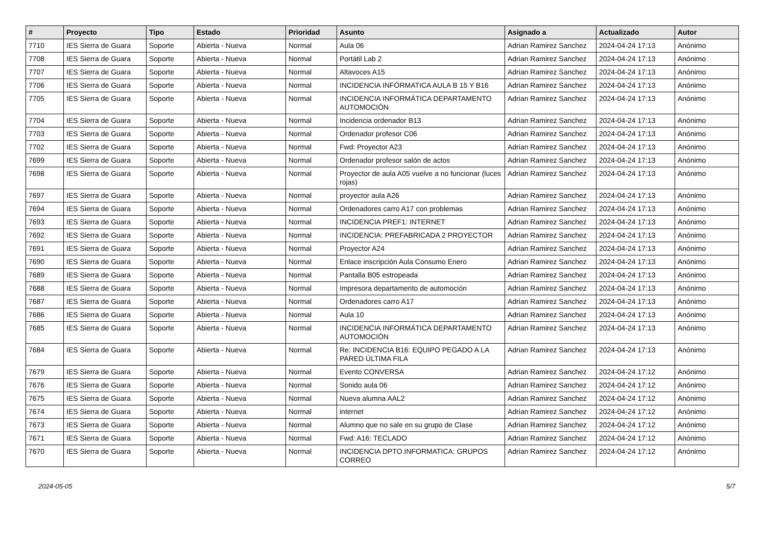| # | Proyecto | Tipo | Estado | Prioridad | Asunto | Asignado a | Actualizado | Autor |
| --- | --- | --- | --- | --- | --- | --- | --- | --- |
| 7710 | IES Sierra de Guara | Soporte | Abierta - Nueva | Normal | Aula 06 | Adrian Ramirez Sanchez | 2024-04-24 17:13 | Anónimo |
| 7708 | IES Sierra de Guara | Soporte | Abierta - Nueva | Normal | Portátil Lab 2 | Adrian Ramirez Sanchez | 2024-04-24 17:13 | Anónimo |
| 7707 | IES Sierra de Guara | Soporte | Abierta - Nueva | Normal | Altavoces A15 | Adrian Ramirez Sanchez | 2024-04-24 17:13 | Anónimo |
| 7706 | IES Sierra de Guara | Soporte | Abierta - Nueva | Normal | INCIDENCIA INFÓRMATICA AULA B 15 Y B16 | Adrian Ramirez Sanchez | 2024-04-24 17:13 | Anónimo |
| 7705 | IES Sierra de Guara | Soporte | Abierta - Nueva | Normal | INCIDENCIA INFORMÁTICA DEPARTAMENTO AUTOMOCIÓN | Adrian Ramirez Sanchez | 2024-04-24 17:13 | Anónimo |
| 7704 | IES Sierra de Guara | Soporte | Abierta - Nueva | Normal | Incidencia ordenador B13 | Adrian Ramirez Sanchez | 2024-04-24 17:13 | Anónimo |
| 7703 | IES Sierra de Guara | Soporte | Abierta - Nueva | Normal | Ordenador profesor C06 | Adrian Ramirez Sanchez | 2024-04-24 17:13 | Anónimo |
| 7702 | IES Sierra de Guara | Soporte | Abierta - Nueva | Normal | Fwd: Proyector A23 | Adrian Ramirez Sanchez | 2024-04-24 17:13 | Anónimo |
| 7699 | IES Sierra de Guara | Soporte | Abierta - Nueva | Normal | Ordenador profesor salón de actos | Adrian Ramirez Sanchez | 2024-04-24 17:13 | Anónimo |
| 7698 | IES Sierra de Guara | Soporte | Abierta - Nueva | Normal | Proyector de aula A05 vuelve a no funcionar (luces rojas) | Adrian Ramirez Sanchez | 2024-04-24 17:13 | Anónimo |
| 7697 | IES Sierra de Guara | Soporte | Abierta - Nueva | Normal | proyector aula A26 | Adrian Ramirez Sanchez | 2024-04-24 17:13 | Anónimo |
| 7694 | IES Sierra de Guara | Soporte | Abierta - Nueva | Normal | Ordenadores carro A17 con problemas | Adrian Ramirez Sanchez | 2024-04-24 17:13 | Anónimo |
| 7693 | IES Sierra de Guara | Soporte | Abierta - Nueva | Normal | INCIDENCIA PREF1: INTERNET | Adrian Ramirez Sanchez | 2024-04-24 17:13 | Anónimo |
| 7692 | IES Sierra de Guara | Soporte | Abierta - Nueva | Normal | INCIDENCIA: PREFABRICADA 2 PROYECTOR | Adrian Ramirez Sanchez | 2024-04-24 17:13 | Anónimo |
| 7691 | IES Sierra de Guara | Soporte | Abierta - Nueva | Normal | Proyector A24 | Adrian Ramirez Sanchez | 2024-04-24 17:13 | Anónimo |
| 7690 | IES Sierra de Guara | Soporte | Abierta - Nueva | Normal | Enlace inscripción Aula Consumo Enero | Adrian Ramirez Sanchez | 2024-04-24 17:13 | Anónimo |
| 7689 | IES Sierra de Guara | Soporte | Abierta - Nueva | Normal | Pantalla B05 estropeada | Adrian Ramirez Sanchez | 2024-04-24 17:13 | Anónimo |
| 7688 | IES Sierra de Guara | Soporte | Abierta - Nueva | Normal | Impresora departamento de automoción | Adrian Ramirez Sanchez | 2024-04-24 17:13 | Anónimo |
| 7687 | IES Sierra de Guara | Soporte | Abierta - Nueva | Normal | Ordenadores carro A17 | Adrian Ramirez Sanchez | 2024-04-24 17:13 | Anónimo |
| 7686 | IES Sierra de Guara | Soporte | Abierta - Nueva | Normal | Aula 10 | Adrian Ramirez Sanchez | 2024-04-24 17:13 | Anónimo |
| 7685 | IES Sierra de Guara | Soporte | Abierta - Nueva | Normal | INCIDENCIA INFORMÁTICA DEPARTAMENTO AUTOMOCIÓN | Adrian Ramirez Sanchez | 2024-04-24 17:13 | Anónimo |
| 7684 | IES Sierra de Guara | Soporte | Abierta - Nueva | Normal | Re: INCIDENCIA B16: EQUIPO PEGADO A LA PARED ÚLTIMA FILA | Adrian Ramirez Sanchez | 2024-04-24 17:13 | Anónimo |
| 7679 | IES Sierra de Guara | Soporte | Abierta - Nueva | Normal | Evento CONVERSA | Adrian Ramirez Sanchez | 2024-04-24 17:12 | Anónimo |
| 7676 | IES Sierra de Guara | Soporte | Abierta - Nueva | Normal | Sonido aula 06 | Adrian Ramirez Sanchez | 2024-04-24 17:12 | Anónimo |
| 7675 | IES Sierra de Guara | Soporte | Abierta - Nueva | Normal | Nueva alumna AAL2 | Adrian Ramirez Sanchez | 2024-04-24 17:12 | Anónimo |
| 7674 | IES Sierra de Guara | Soporte | Abierta - Nueva | Normal | internet | Adrian Ramirez Sanchez | 2024-04-24 17:12 | Anónimo |
| 7673 | IES Sierra de Guara | Soporte | Abierta - Nueva | Normal | Alumno que no sale en su grupo de Clase | Adrian Ramirez Sanchez | 2024-04-24 17:12 | Anónimo |
| 7671 | IES Sierra de Guara | Soporte | Abierta - Nueva | Normal | Fwd: A16: TECLADO | Adrian Ramirez Sanchez | 2024-04-24 17:12 | Anónimo |
| 7670 | IES Sierra de Guara | Soporte | Abierta - Nueva | Normal | INCIDENCIA DPTO.INFORMATICA: GRUPOS CORREO | Adrian Ramirez Sanchez | 2024-04-24 17:12 | Anónimo |
2024-05-05 5/7